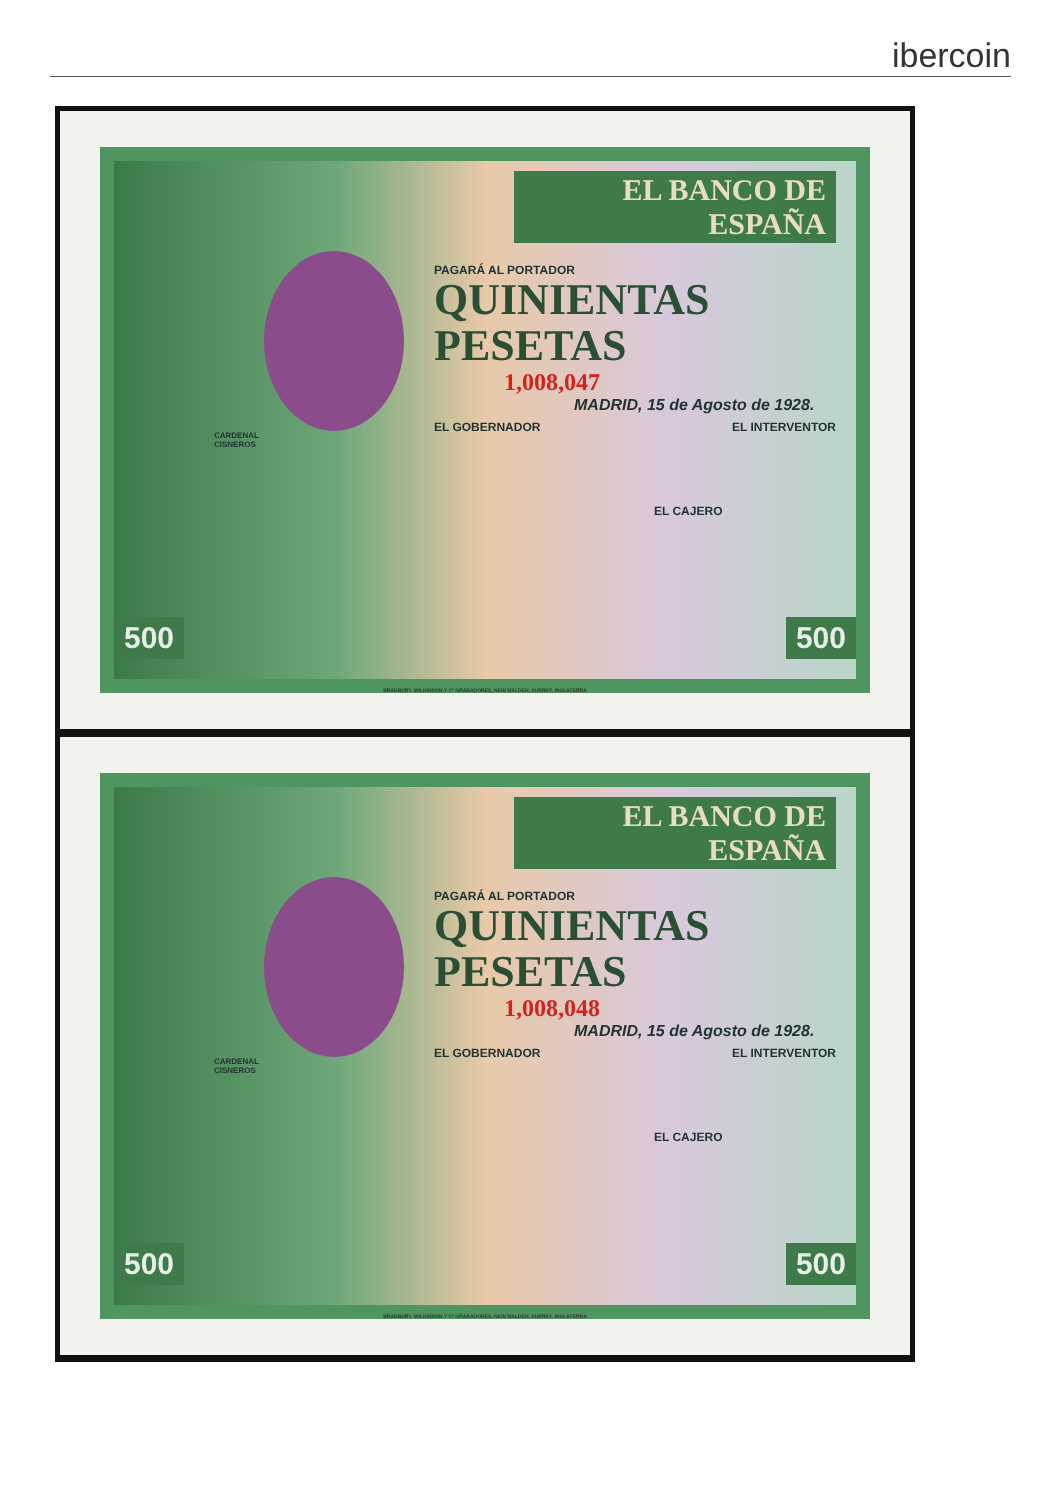ibercoin
EL BANCO DE ESPAÑA
PAGARÁ AL PORTADOR
QUINIENTAS
PESETAS
CARDENAL
CISNEROS
1,008,047
MADRID, 15 de Agosto de 1928.
EL GOBERNADOR EL INTERVENTOR
EL CAJERO
500 500
BRADBURY, WILKINSON Y Cª GRABADORES, NEW MALDEN, SURREY, INGLATERRA
EL BANCO DE ESPAÑA
PAGARÁ AL PORTADOR
QUINIENTAS
PESETAS
CARDENAL
CISNEROS
1,008,048
MADRID, 15 de Agosto de 1928.
EL GOBERNADOR EL INTERVENTOR
EL CAJERO
500 500
BRADBURY, WILKINSON Y Cª GRABADORES, NEW MALDEN, SURREY, INGLATERRA